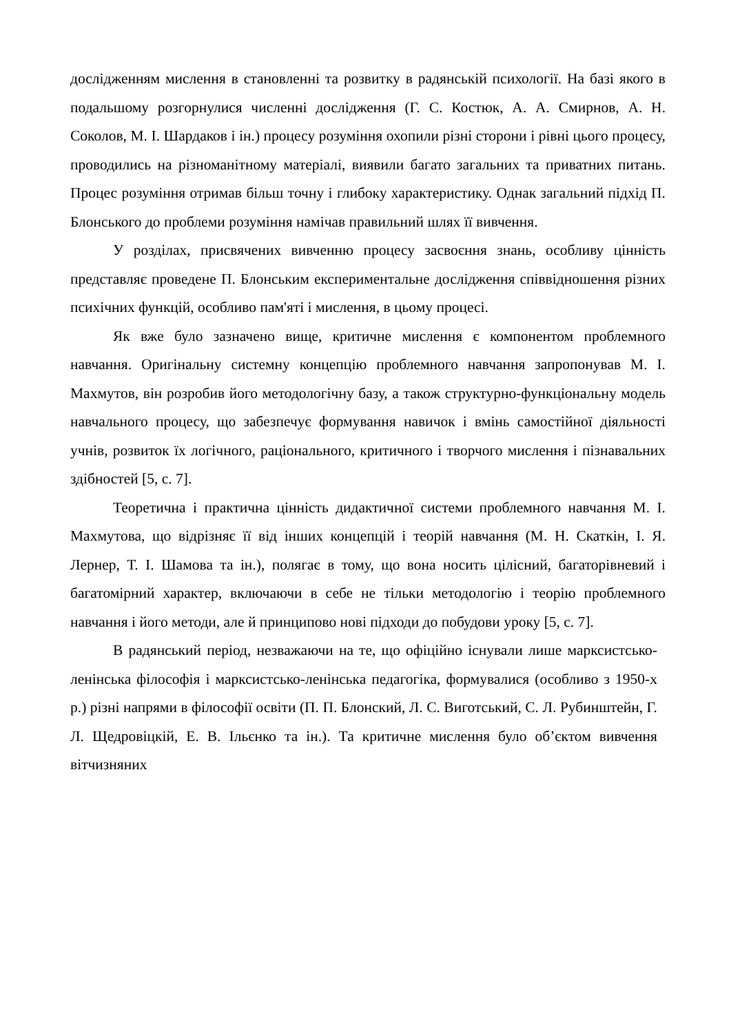дослідженням мислення в становленні та розвитку в радянській психології. На базі якого в подальшому розгорнулися численні дослідження (Г. С. Костюк, А. А. Смирнов, А. Н. Соколов, М. І. Шардаков і ін.) процесу розуміння охопили різні сторони і рівні цього процесу, проводились на різноманітному матеріалі, виявили багато загальних та приватних питань. Процес розуміння отримав більш точну і глибоку характеристику. Однак загальний підхід П. Блонського до проблеми розуміння намічав правильний шлях її вивчення.
У розділах, присвячених вивченню процесу засвоєння знань, особливу цінність представляє проведене П. Блонським експериментальне дослідження співвідношення різних психічних функцій, особливо пам'яті і мислення, в цьому процесі.
Як вже було зазначено вище, критичне мислення є компонентом проблемного навчання. Оригінальну системну концепцію проблемного навчання запропонував М. І. Махмутов, він розробив його методологічну базу, а також структурно-функціональну модель навчального процесу, що забезпечує формування навичок і вмінь самостійної діяльності учнів, розвиток їх логічного, раціонального, критичного і творчого мислення і пізнавальних здібностей [5, с. 7].
Теоретична і практична цінність дидактичної системи проблемного навчання М. І. Махмутова, що відрізняє її від інших концепцій і теорій навчання (М. Н. Скаткін, І. Я. Лернер, Т. І. Шамова та ін.), полягає в тому, що вона носить цілісний, багаторівневий і багатомірний характер, включаючи в себе не тільки методологію і теорію проблемного навчання і його методи, але й принципово нові підходи до побудови уроку [5, с. 7].
В радянський період, незважаючи на те, що офіційно існували лише марксистсько-ленінська філософія і марксистсько-ленінська педагогіка, формувалися (особливо з 1950-х р.) різні напрями в філософії освіти (П. П. Блонский, Л. С. Виготський, С. Л. Рубинштейн, Г. Л. Щедровіцкій, Е. В. Ільєнко та ін.). Та критичне мислення було об’єктом вивчення вітчизняних